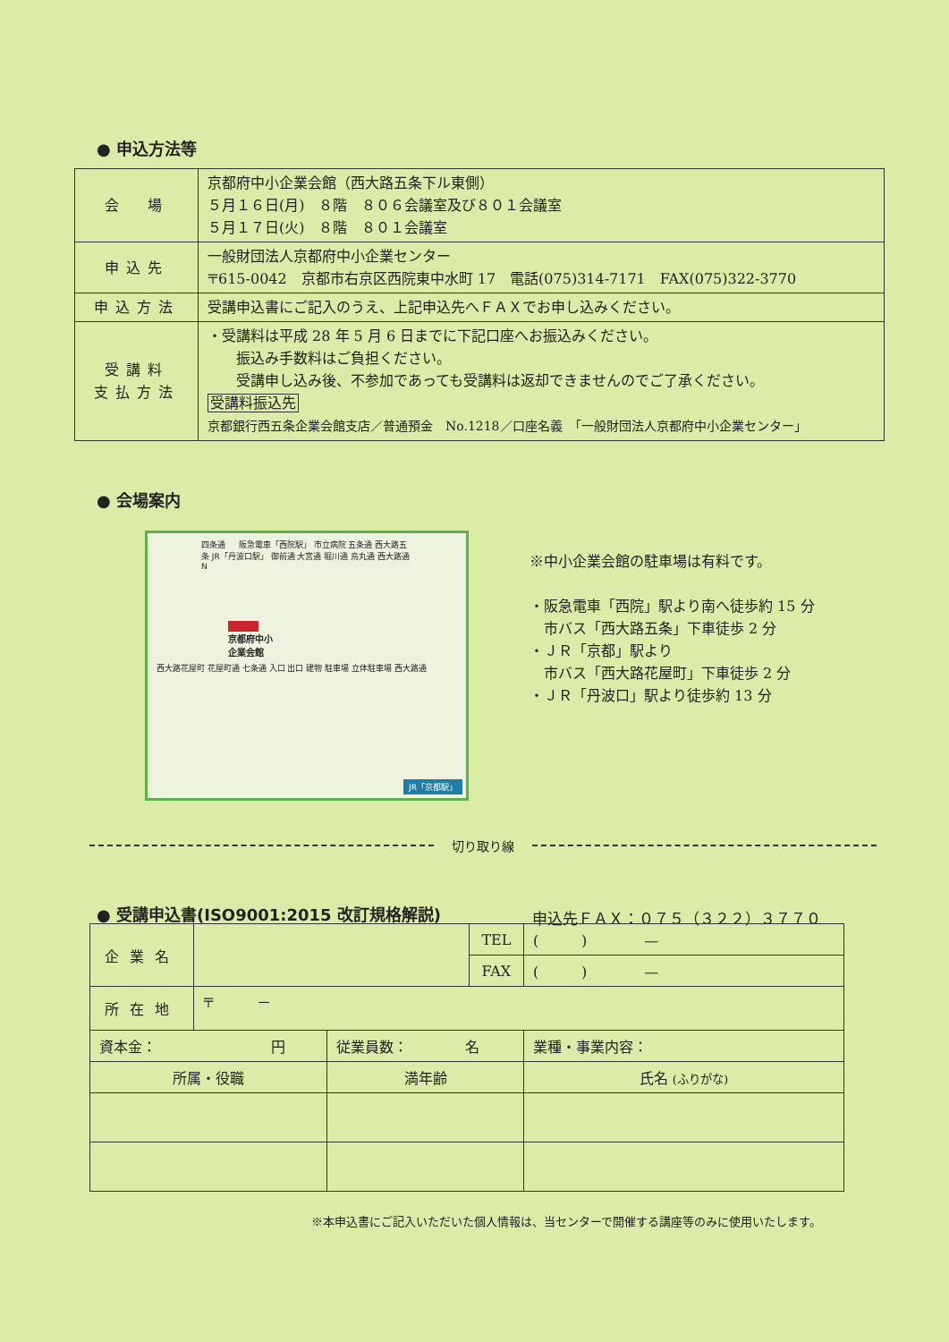● 申込方法等
| 会 場 | 京都府中小企業会館（西大路五条下ル東側） ５月１６日(月) ８階 ８０６会議室及び８０１会議室 ５月１７日(火) ８階 ８０１会議室 |
| 申込先 | 一般財団法人京都府中小企業センター 〒615-0042 京都市右京区西院東中水町 17 電話(075)314-7171 FAX(075)322-3770 |
| 申込方法 | 受講申込書にご記入のうえ、上記申込先へＦＡＸでお申し込みください。 |
| 受講料 支払方法 | ・受講料は平成 28 年 5 月 6 日までに下記口座へお振込みください。 振込み手数料はご負担ください。 受講申し込み後、不参加であっても受講料は返却できませんのでご了承ください。 受講料振込先 京都銀行西五条企業会館支店／普通預金 No.1218／口座名義 「一般財団法人京都府中小企業センター」 |
● 会場案内
四条通 　 阪急電車「西院駅」 市立病院 五条通 西大路五条 JR「丹波口駅」 御前通 大宮通 堀川通 烏丸通 西大路通 N
京都府中小
企業会館
西大路花屋町 花屋町通 七条通 入口 出口 建物 駐車場 立体駐車場 西大路通
JR「京都駅」
※中小企業会館の駐車場は有料です。
・阪急電車「西院」駅より南へ徒歩約 15 分
　市バス「西大路五条」下車徒歩 2 分
・ＪＲ「京都」駅より
　市バス「西大路花屋町」下車徒歩 2 分
・ＪＲ「丹波口」駅より徒歩約 13 分
切り取り線
● 受講申込書(ISO9001:2015 改訂規格解説)
申込先ＦＡＸ：０７５（３２２）３７７０
| 企業名 | | | TEL | ( ) — |
| | | | FAX | ( ) — |
| 所在地 | 〒 － | | | |
| 資本金： 円 | | 従業員数： 名 | | 業種・事業内容： |
| 所属・役職 | | 満年齢 | | 氏名 (ふりがな) |
※本申込書にご記入いただいた個人情報は、当センターで開催する講座等のみに使用いたします。